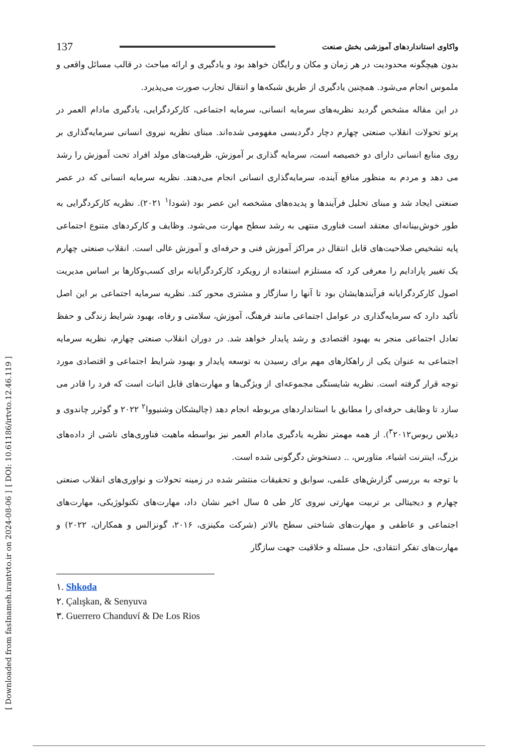[ DOI: 10.61186/irtvto.12.46.119 ]
[ Downloaded from fasInameh.irantvto.ir on 2024-08-06 ]
137 واکاوی استانداردهای آموزشی بخش صنعت
بدون هیچگونه محدودیت در هر زمان و مکان و رایگان خواهد بود و یادگیری و ارائه مباحث در قالب مسائل واقعی و ملموس انجام می‌شود. همچنین یادگیری از طریق شبکه‌ها و انتقال تجارب صورت می‌پذیرد.
در این مقاله مشخص گردید نظریه‌های سرمایه انسانی، سرمایه اجتماعی، کارکردگرایی، یادگیری مادام العمر در پرتو تحولات انقلاب صنعتی چهارم دچار دگردیسی مفهومی شده‌اند. مبنای نظریه نیروی انسانی سرمایه‌گذاری بر روی منابع انسانی دارای دو خصیصه است، سرمایه گذاری بر آموزش، ظرفیت‌های مولد افراد تحت آموزش را رشد می دهد و مردم به منظور منافع آینده، سرمایه‌گذاری انسانی انجام می‌دهند. نظریه سرمایه انسانی که در عصر صنعتی ایجاد شد و مبنای تحلیل فرآیندها و پدیده‌های مشخصه این عصر بود (شودا<sup>۱</sup> ۲۰۲۱). نظریه کارکردگرایی به طور خوش‌بینانه‌ای معتقد است فناوری منتهی به رشد سطح مهارت می‌شود. وظایف و کارکردهای متنوع اجتماعی پایه تشخیص صلاحیت‌های قابل انتقال در مراکز آموزش فنی و حرفه‌ای و آموزش عالی است. انقلاب صنعتی چهارم یک تغییر پارادایم را معرفی کرد که مستلزم استفاده از رویکرد کارکردگرایانه برای کسب‌وکارها بر اساس مدیریت اصول کارکردگرایانه فرآیندهایشان بود تا آنها را سازگار و مشتری محور کند. نظریه سرمایه اجتماعی بر این اصل تأکید دارد که سرمایه‌گذاری در عوامل اجتماعی مانند فرهنگ، آموزش، سلامتی و رفاه، بهبود شرایط زندگی و حفظ تعادل اجتماعی منجر به بهبود اقتصادی و رشد پایدار خواهد شد. در دوران انقلاب صنعتی چهارم، نظریه سرمایه اجتماعی به عنوان یکی از راهکارهای مهم برای رسیدن به توسعه پایدار و بهبود شرایط اجتماعی و اقتصادی مورد توجه قرار گرفته است. نظریه شایستگی مجموعه‌ای از ویژگی‌ها و مهارت‌های قابل اثبات است که فرد را قادر می سازد تا وظایف حرفه‌ای را مطابق با استانداردهای مربوطه انجام دهد (چالیشکان وشنیووا<sup>۲</sup> ۲۰۲۲ و گوئرر چاندوی و دیلاس ریوس<sup>۳</sup>۲۰۱۲). از همه مهمتر نظریه یادگیری مادام العمر نیز بواسطه ماهیت فناوری‌های ناشی از داده‌های بزرگ، اینترنت اشیاء، متاورس، .. دستخوش دگرگونی شده است.
با توجه به بررسی گزارش‌های علمی، سوابق و تحقیقات منتشر شده در زمینه تحولات و نواوری‌های انقلاب صنعتی چهارم و دیجیتالی بر تربیت مهارتی نیروی کار طی ۵ سال اخیر نشان داد، مهارت‌های تکنولوژیکی، مهارت‌های اجتماعی و عاطفی و مهارت‌های شناختی سطح بالاتر (شرکت مکینزی، ۲۰۱۶، گونزالس و همکاران، ۲۰۲۲) و مهارت‌های تفکر انتقادی، حل مسئله و خلاقیت جهت سازگار
۱. Shkoda
۲. Çalışkan, & Senyuva
۳. Guerrero Chanduví & De Los Rios